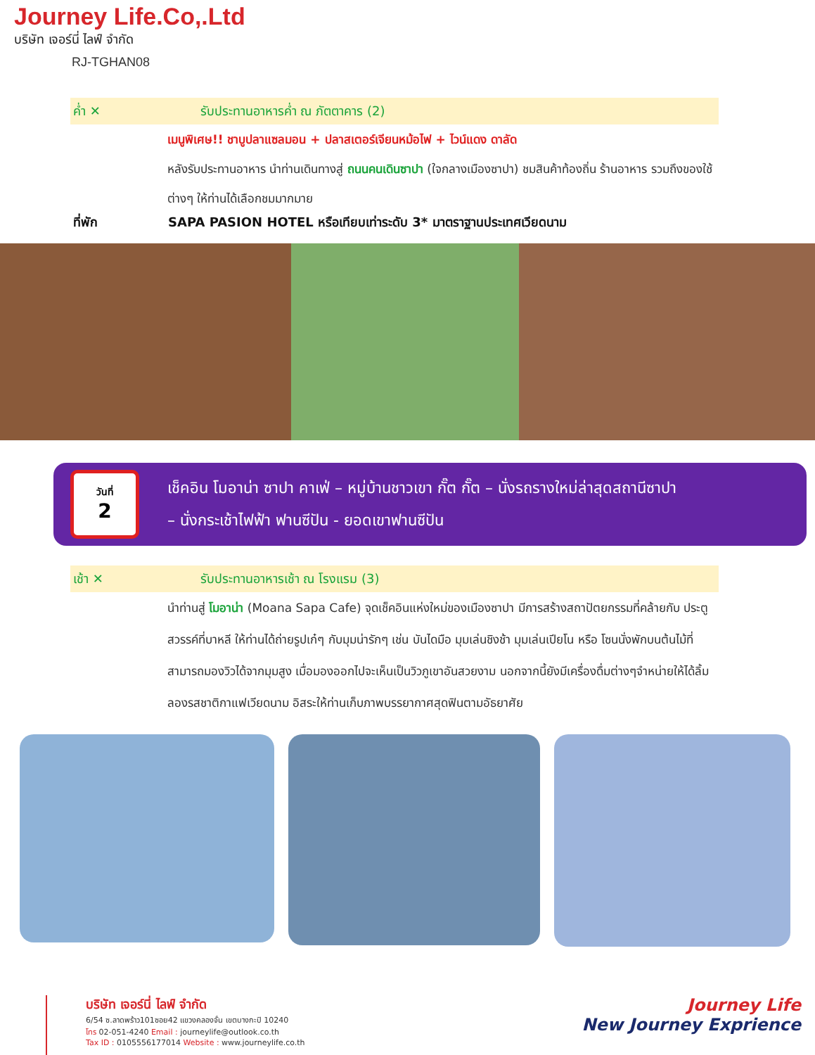Journey Life.Co,.Ltd
บริษัท เจอร์นี่ ไลฟ์ จำกัด
RJ-TGHAN08
ค่ำ ✕
รับประทานอาหารค่ำ ณ ภัตตาคาร (2)
เมนูพิเศษ!! ชาบูปลาแซลมอน + ปลาสเตอร์เจียนหม้อไฟ + ไวน์แดง ดาลัด
หลังรับประทานอาหาร นำท่านเดินทางสู่ ถนนคนเดินซาปา (ใจกลางเมืองซาปา) ชมสินค้าท้องถิ่น ร้านอาหาร รวมถึงของใช้ต่างๆ ให้ท่านได้เลือกชมมากมาย
ที่พัก
SAPA PASION HOTEL หรือเทียบเท่าระดับ 3* มาตราฐานประเทศเวียดนาม
วันที่
2
เช็คอิน โมอาน่า ซาปา คาเฟ่ – หมู่บ้านชาวเขา กั๊ต กั๊ต – นั่งรถรางใหม่ล่าสุดสถานีซาปา
– นั่งกระเช้าไฟฟ้า ฟานซีปัน - ยอดเขาฟานซีปัน
เช้า ✕
รับประทานอาหารเช้า ณ โรงแรม (3)
นำท่านสู่ โมอาน่า (Moana Sapa Cafe) จุดเช็คอินแห่งใหม่ของเมืองซาปา มีการสร้างสถาปัตยกรรมที่คล้ายกับ ประตูสวรรค์ที่บาหลี ให้ท่านได้ถ่ายรูปเก๋ๆ กับมุมน่ารักๆ เช่น บันไดมือ มุมเล่นชิงช้า มุมเล่นเปียโน หรือ โซนนั่งพักบนต้นไม้ที่ สามารถมองวิวได้จากมุมสูง เมื่อมองออกไปจะเห็นเป็นวิวภูเขาอันสวยงาม นอกจากนี้ยังมีเครื่องดื่มต่างๆจำหน่ายให้ได้ลิ้มลองรสชาติกาแฟเวียดนาม อิสระให้ท่านเก็บภาพบรรยากาศสุดฟินตามอัธยาศัย
บริษัท เจอร์นี่ ไลฟ์ จำกัด
6/54 ซ.ลาดพร้าว101ซอย42 แขวงคลองจั่น เขตบางกะปิ 10240
โทร 02-051-4240 Email : journeylife@outlook.co.th
Tax ID : 0105556177014 Website : www.journeylife.co.th
Journey Life
New Journey Exprience